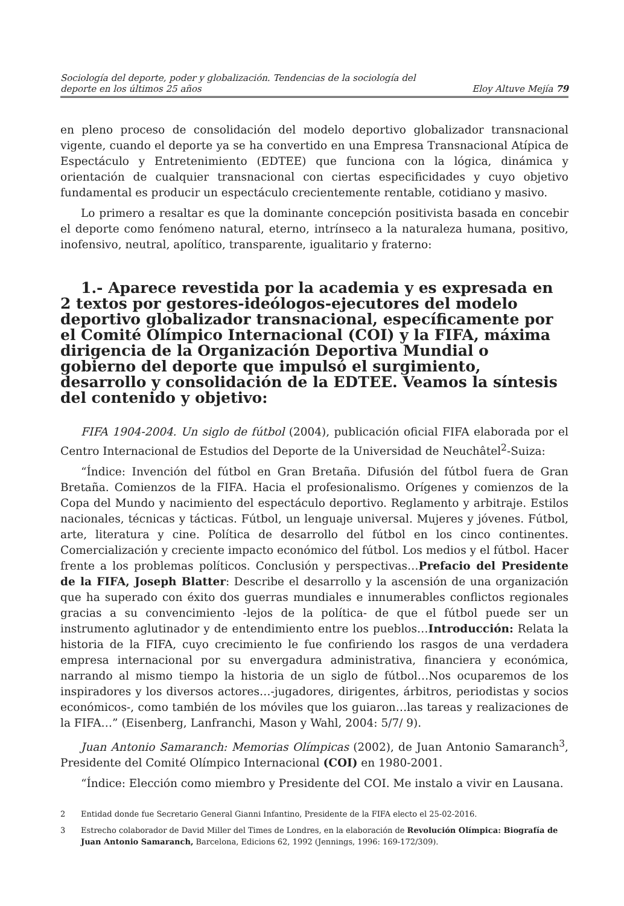Sociología del deporte, poder y globalización. Tendencias de la sociología del
deporte en los últimos 25 años
Eloy Altuve Mejía 79
en pleno proceso de consolidación del modelo deportivo globalizador transnacional vigente, cuando el deporte ya se ha convertido en una Empresa Transnacional Atípica de Espectáculo y Entretenimiento (EDTEE) que funciona con la lógica, dinámica y orientación de cualquier transnacional con ciertas especificidades y cuyo objetivo fundamental es producir un espectáculo crecientemente rentable, cotidiano y masivo.
Lo primero a resaltar es que la dominante concepción positivista basada en concebir el deporte como fenómeno natural, eterno, intrínseco a la naturaleza humana, positivo, inofensivo, neutral, apolítico, transparente, igualitario y fraterno:
1.- Aparece revestida por la academia y es expresada en 2 textos por gestores-ideólogos-ejecutores del modelo deportivo globalizador transnacional, específicamente por el Comité Olímpico Internacional (COI) y la FIFA, máxima dirigencia de la Organización Deportiva Mundial o gobierno del deporte que impulsó el surgimiento, desarrollo y consolidación de la EDTEE. Veamos la síntesis del contenido y objetivo:
FIFA 1904-2004. Un siglo de fútbol (2004), publicación oficial FIFA elaborada por el Centro Internacional de Estudios del Deporte de la Universidad de Neuchâtel<sup>2</sup>-Suiza:
“Índice: Invención del fútbol en Gran Bretaña. Difusión del fútbol fuera de Gran Bretaña. Comienzos de la FIFA. Hacia el profesionalismo. Orígenes y comienzos de la Copa del Mundo y nacimiento del espectáculo deportivo. Reglamento y arbitraje. Estilos nacionales, técnicas y tácticas. Fútbol, un lenguaje universal. Mujeres y jóvenes. Fútbol, arte, literatura y cine. Política de desarrollo del fútbol en los cinco continentes. Comercialización y creciente impacto económico del fútbol. Los medios y el fútbol. Hacer frente a los problemas políticos. Conclusión y perspectivas…Prefacio del Presidente de la FIFA, Joseph Blatter: Describe el desarrollo y la ascensión de una organización que ha superado con éxito dos guerras mundiales e innumerables conflictos regionales gracias a su convencimiento -lejos de la política- de que el fútbol puede ser un instrumento aglutinador y de entendimiento entre los pueblos…Introducción: Relata la historia de la FIFA, cuyo crecimiento le fue confiriendo los rasgos de una verdadera empresa internacional por su envergadura administrativa, financiera y económica, narrando al mismo tiempo la historia de un siglo de fútbol…Nos ocuparemos de los inspiradores y los diversos actores…-jugadores, dirigentes, árbitros, periodistas y socios económicos-, como también de los móviles que los guiaron…las tareas y realizaciones de la FIFA…” (Eisenberg, Lanfranchi, Mason y Wahl, 2004: 5/7/ 9).
Juan Antonio Samaranch: Memorias Olímpicas (2002), de Juan Antonio Samaranch<sup>3</sup>, Presidente del Comité Olímpico Internacional (COI) en 1980-2001.
“Índice: Elección como miembro y Presidente del COI. Me instalo a vivir en Lausana.
2 Entidad donde fue Secretario General Gianni Infantino, Presidente de la FIFA electo el 25-02-2016.
3 Estrecho colaborador de David Miller del Times de Londres, en la elaboración de Revolución Olímpica: Biografía de Juan Antonio Samaranch, Barcelona, Edicions 62, 1992 (Jennings, 1996: 169-172/309).